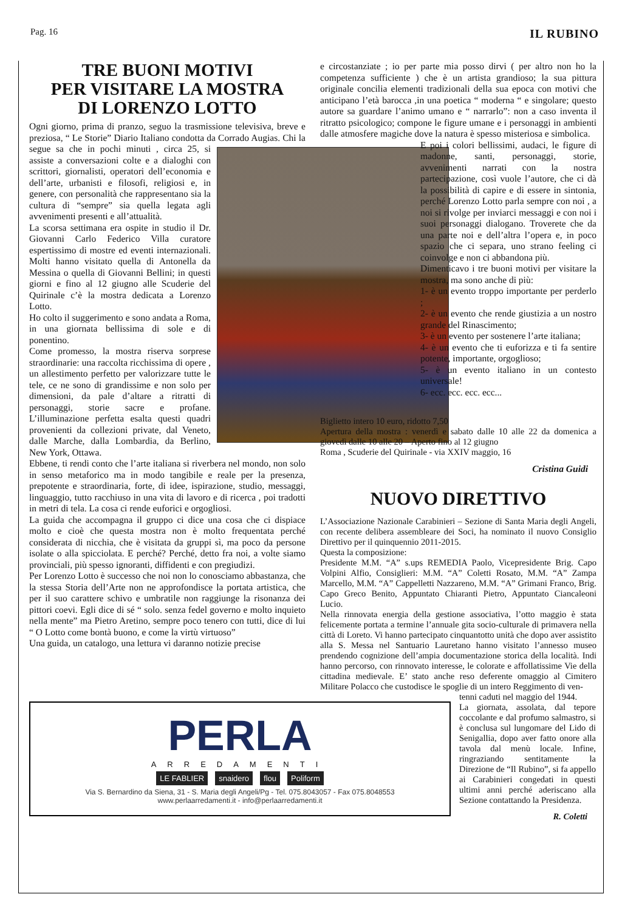Pag. 16 IL RUBINO
TRE BUONI MOTIVI
PER VISITARE LA MOSTRA
DI LORENZO LOTTO
Ogni giorno, prima di pranzo, seguo la trasmissione televisiva, breve e preziosa, “ Le Storie” Diario Italiano condotta da Corrado Augias. Chi la segue sa che in pochi minuti , circa 25,
si assiste a conversazioni colte e a dialoghi con scrittori, giornalisti, operatori dell’economia e dell’arte, urbanisti e filosofi, religiosi e, in genere, con personalità che rappresentano sia la cultura di “sempre” sia quella legata agli avvenimenti presenti e all’attualità.
La scorsa settimana era ospite in studio il Dr. Giovanni Carlo Federico Villa curatore espertissimo di mostre ed eventi internazionali. Molti hanno visitato quella di Antonella da Messina o quella di Giovanni Bellini; in questi giorni e fino al 12 giugno alle Scuderie del Quirinale c’è la mostra dedicata a Lorenzo Lotto.
Ho colto il suggerimento e sono andata a Roma, in una giornata bellissima di sole e di ponentino.
Come promesso, la mostra riserva sorprese straordinarie: una raccolta ricchissima di opere , un allestimento perfetto per valorizzare tutte le tele, ce ne sono di grandissime e non solo per dimensioni, da pale d’altare a ritratti di personaggi, storie sacre e profane. L’illuminazione perfetta esalta questi quadri provenienti da collezioni private, dal Veneto, dalle Marche, dalla Lombardia, da Berlino, New York, Ottawa.
Ebbene, ti rendi conto che l’arte italiana si riverbera nel mondo, non solo in senso metaforico ma in modo tangibile e reale per la presenza, prepotente e straordinaria, forte, di idee, ispirazione, studio, messaggi, linguaggio, tutto racchiuso in una vita di lavoro e di ricerca , poi tradotti in metri di tela. La cosa ci rende euforici e orgogliosi.
La guida che accompagna il gruppo ci dice una cosa che ci dispiace molto e cioè che questa mostra non è molto frequentata perché considerata di nicchia, che è visitata da gruppi sì, ma poco da persone isolate o alla spicciolata. E perché? Perché, detto fra noi, a volte siamo provinciali, più spesso ignoranti, diffidenti e con pregiudizi.
Per Lorenzo Lotto è successo che noi non lo conosciamo abbastanza, che la stessa Storia dell’Arte non ne approfondisce la portata artistica, che per il suo carattere schivo e umbratile non raggiunge la risonanza dei pittori coevi. Egli dice di sé “ solo. senza fedel governo e molto inquieto nella mente” ma Pietro Aretino, sempre poco tenero con tutti, dice di lui “ O Lotto come bontà buono, e come la virtù virtuoso”
Una guida, un catalogo, una lettura vi daranno notizie precise
e circostanziate ; io per parte mia posso dirvi ( per altro non ho la competenza sufficiente ) che è un artista grandioso; la sua pittura originale concilia elementi tradizionali della sua epoca con motivi che anticipano l’età barocca ,in una poetica “ moderna “ e singolare; questo autore sa guardare l’animo umano e “ narrarlo”: non a caso inventa il ritratto psicologico; compone le figure umane e i personaggi in ambienti dalle atmosfere magiche dove la natura è spesso misteriosa e simbolica.
E poi i colori bellissimi, audaci, le figure di madonne, santi, personaggi, storie, avvenimenti narrati con la nostra partecipazione, così vuole l’autore, che ci dà la possibilità di capire e di essere in sintonia, perché Lorenzo Lotto parla sempre con noi , a noi si rivolge per inviarci messaggi e con noi i suoi personaggi dialogano. Troverete che da una parte noi e dell’altra l’opera e, in poco spazio che ci separa, uno strano feeling ci coinvolge e non ci abbandona più.
Dimenticavo i tre buoni motivi per visitare la mostra, ma sono anche di più:
1- è un evento troppo importante per perderlo ;
2- è un evento che rende giustizia a un nostro grande del Rinascimento;
3- è un evento per sostenere l’arte italiana;
4- è un evento che ti euforizza e ti fa sentire potente, importante, orgoglioso;
5- è un evento italiano in un contesto universale!
6- ecc. ecc. ecc. ecc...
Biglietto intero 10 euro, ridotto 7,50
Apertura della mostra : venerdì e sabato dalle 10 alle 22 da domenica a giovedì dalle 10 alle 20 – Aperto fino al 12 giugno
Roma , Scuderie del Quirinale - via XXIV maggio, 16
Cristina Guidi
NUOVO DIRETTIVO
L’Associazione Nazionale Carabinieri – Sezione di Santa Maria degli Angeli, con recente delibera assembleare dei Soci, ha nominato il nuovo Consiglio Direttivo per il quinquennio 2011-2015.
Questa la composizione:
Presidente M.M. “A” s.ups REMEDIA Paolo, Vicepresidente Brig. Capo Volpini Alfio, Consiglieri: M.M. “A” Coletti Rosato, M.M. “A” Zampa Marcello, M.M. “A” Cappelletti Nazzareno, M.M. “A” Grimani Franco, Brig. Capo Greco Benito, Appuntato Chiaranti Pietro, Appuntato Ciancaleoni Lucio.
Nella rinnovata energia della gestione associativa, l’otto maggio è stata felicemente portata a termine l’annuale gita socio-culturale di primavera nella città di Loreto. Vi hanno partecipato cinquantotto unità che dopo aver assistito alla S. Messa nel Santuario Lauretano hanno visitato l’annesso museo prendendo cognizione dell’ampia documentazione storica della località. Indi hanno percorso, con rinnovato interesse, le colorate e affollatissime Vie della cittadina medievale. E’ stato anche reso deferente omaggio al Cimitero Militare Polacco che custodisce le spoglie di un intero Reggimento di ven-
PERLA
ARREDAMENTI
LE FABLIER snaidero flou Poliform
Via S. Bernardino da Siena, 31 - S. Maria degli Angeli/Pg - Tel. 075.8043057 - Fax 075.8048553
www.perlaarredamenti.it - info@perlaarredamenti.it
tenni caduti nel maggio del 1944.
La giornata, assolata, dal tepore coccolante e dal profumo salmastro, si è conclusa sul lungomare del Lido di Senigallia, dopo aver fatto onore alla tavola dal menù locale. Infine, ringraziando sentitamente la Direzione de “Il Rubino”, si fa appello ai Carabinieri congedati in questi ultimi anni perché aderiscano alla Sezione contattando la Presidenza.
R. Coletti